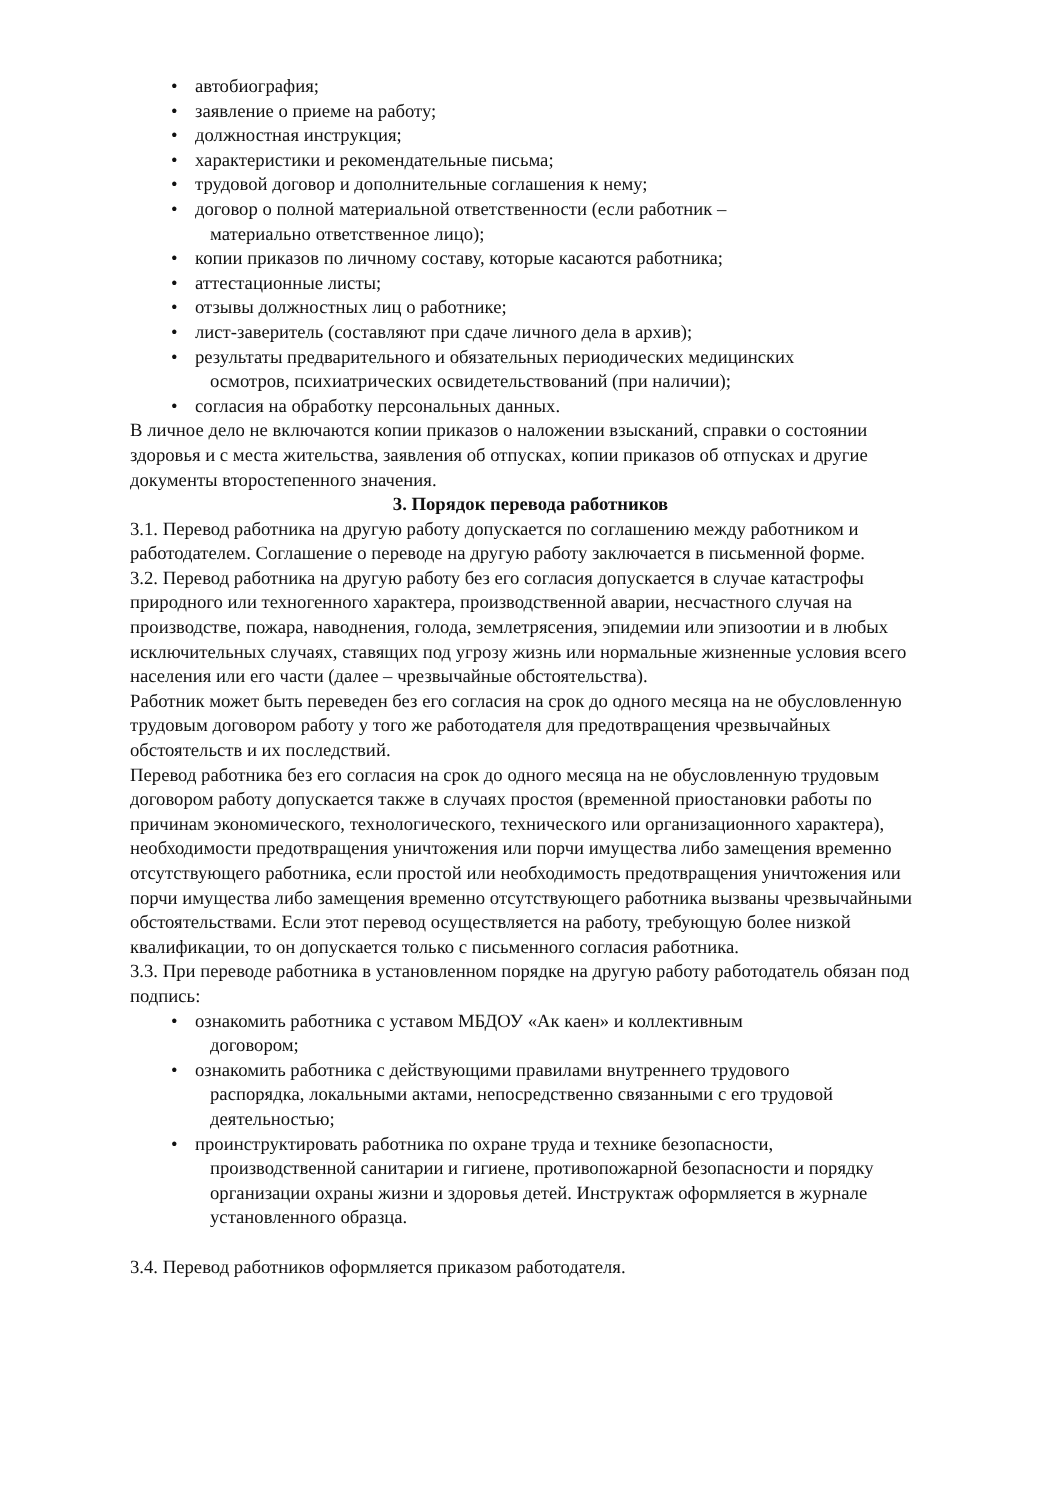• автобиография;
• заявление о приеме на работу;
• должностная инструкция;
• характеристики и рекомендательные письма;
• трудовой договор и дополнительные соглашения к нему;
• договор о полной материальной ответственности (если работник –
материально ответственное лицо);
• копии приказов по личному составу, которые касаются работника;
• аттестационные листы;
• отзывы должностных лиц о работнике;
• лист-заверитель (составляют при сдаче личного дела в архив);
• результаты предварительного и обязательных периодических медицинских
осмотров, психиатрических освидетельствований (при наличии);
• согласия на обработку персональных данных.
В личное дело не включаются копии приказов о наложении взысканий, справки о состоянии здоровья и с места жительства, заявления об отпусках, копии приказов об отпусках и другие документы второстепенного значения.
3. Порядок перевода работников
3.1. Перевод работника на другую работу допускается по соглашению между работником и работодателем. Соглашение о переводе на другую работу заключается в письменной форме.
3.2. Перевод работника на другую работу без его согласия допускается в случае катастрофы природного или техногенного характера, производственной аварии, несчастного случая на производстве, пожара, наводнения, голода, землетрясения, эпидемии или эпизоотии и в любых исключительных случаях, ставящих под угрозу жизнь или нормальные жизненные условия всего населения или его части (далее – чрезвычайные обстоятельства).
Работник может быть переведен без его согласия на срок до одного месяца на не обусловленную трудовым договором работу у того же работодателя для предотвращения чрезвычайных обстоятельств и их последствий.
Перевод работника без его согласия на срок до одного месяца на не обусловленную трудовым договором работу допускается также в случаях простоя (временной приостановки работы по причинам экономического, технологического, технического или организационного характера), необходимости предотвращения уничтожения или порчи имущества либо замещения временно отсутствующего работника, если простой или необходимость предотвращения уничтожения или порчи имущества либо замещения временно отсутствующего работника вызваны чрезвычайными обстоятельствами. Если этот перевод осуществляется на работу, требующую более низкой квалификации, то он допускается только с письменного согласия работника.
3.3. При переводе работника в установленном порядке на другую работу работодатель обязан под подпись:
• ознакомить работника с уставом МБДОУ «Ак каен» и коллективным
договором;
• ознакомить работника с действующими правилами внутреннего трудового
распорядка, локальными актами, непосредственно связанными с его трудовой деятельностью;
• проинструктировать работника по охране труда и технике безопасности,
производственной санитарии и гигиене, противопожарной безопасности и порядку организации охраны жизни и здоровья детей. Инструктаж оформляется в журнале установленного образца.
3.4. Перевод работников оформляется приказом работодателя.